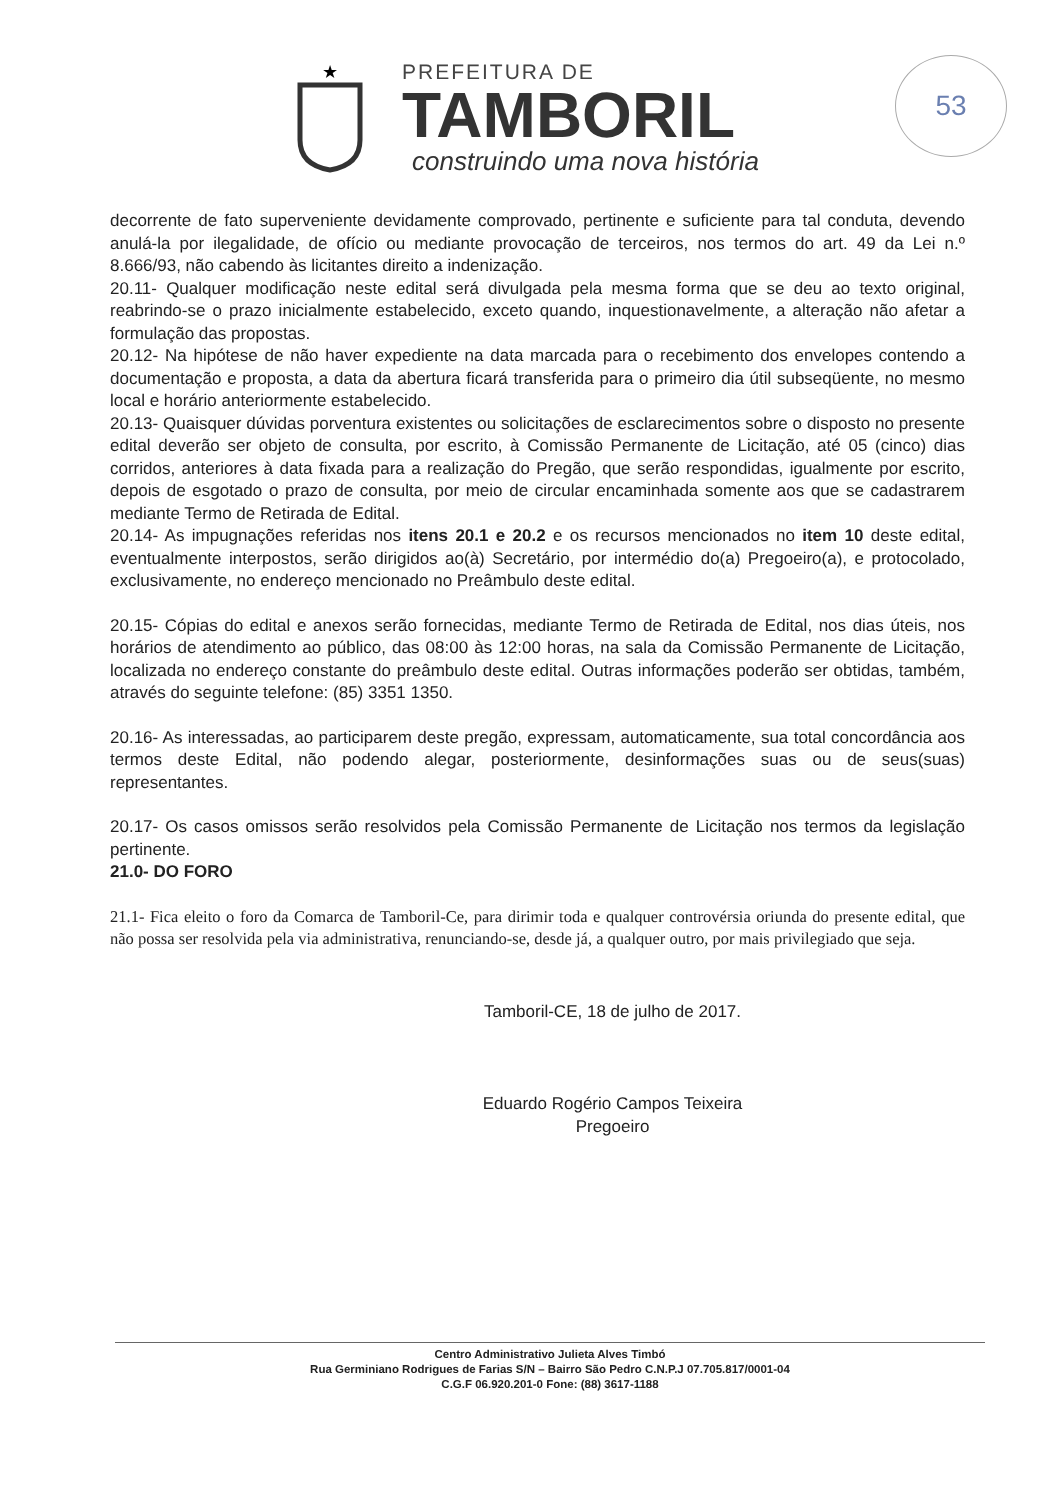★
PREFEITURA DE
TAMBORIL
construindo uma nova história
53
decorrente de fato superveniente devidamente comprovado, pertinente e suficiente para tal conduta, devendo anulá-la por ilegalidade, de ofício ou mediante provocação de terceiros, nos termos do art. 49 da Lei n.º 8.666/93, não cabendo às licitantes direito a indenização.
20.11- Qualquer modificação neste edital será divulgada pela mesma forma que se deu ao texto original, reabrindo-se o prazo inicialmente estabelecido, exceto quando, inquestionavelmente, a alteração não afetar a formulação das propostas.
20.12- Na hipótese de não haver expediente na data marcada para o recebimento dos envelopes contendo a documentação e proposta, a data da abertura ficará transferida para o primeiro dia útil subseqüente, no mesmo local e horário anteriormente estabelecido.
20.13- Quaisquer dúvidas porventura existentes ou solicitações de esclarecimentos sobre o disposto no presente edital deverão ser objeto de consulta, por escrito, à Comissão Permanente de Licitação, até 05 (cinco) dias corridos, anteriores à data fixada para a realização do Pregão, que serão respondidas, igualmente por escrito, depois de esgotado o prazo de consulta, por meio de circular encaminhada somente aos que se cadastrarem mediante Termo de Retirada de Edital.
20.14- As impugnações referidas nos itens 20.1 e 20.2 e os recursos mencionados no item 10 deste edital, eventualmente interpostos, serão dirigidos ao(à) Secretário, por intermédio do(a) Pregoeiro(a), e protocolado, exclusivamente, no endereço mencionado no Preâmbulo deste edital.
20.15- Cópias do edital e anexos serão fornecidas, mediante Termo de Retirada de Edital, nos dias úteis, nos horários de atendimento ao público, das 08:00 às 12:00 horas, na sala da Comissão Permanente de Licitação, localizada no endereço constante do preâmbulo deste edital. Outras informações poderão ser obtidas, também, através do seguinte telefone: (85) 3351 1350.
20.16- As interessadas, ao participarem deste pregão, expressam, automaticamente, sua total concordância aos termos deste Edital, não podendo alegar, posteriormente, desinformações suas ou de seus(suas) representantes.
20.17- Os casos omissos serão resolvidos pela Comissão Permanente de Licitação nos termos da legislação pertinente.
21.0- DO FORO
21.1- Fica eleito o foro da Comarca de Tamboril-Ce, para dirimir toda e qualquer controvérsia oriunda do presente edital, que não possa ser resolvida pela via administrativa, renunciando-se, desde já, a qualquer outro, por mais privilegiado que seja.
Tamboril-CE, 18 de julho de 2017.
Eduardo Rogério Campos Teixeira
Pregoeiro
Centro Administrativo Julieta Alves Timbó
Rua Germiniano Rodrigues de Farias S/N – Bairro São Pedro C.N.P.J 07.705.817/0001-04
C.G.F 06.920.201-0 Fone: (88) 3617-1188